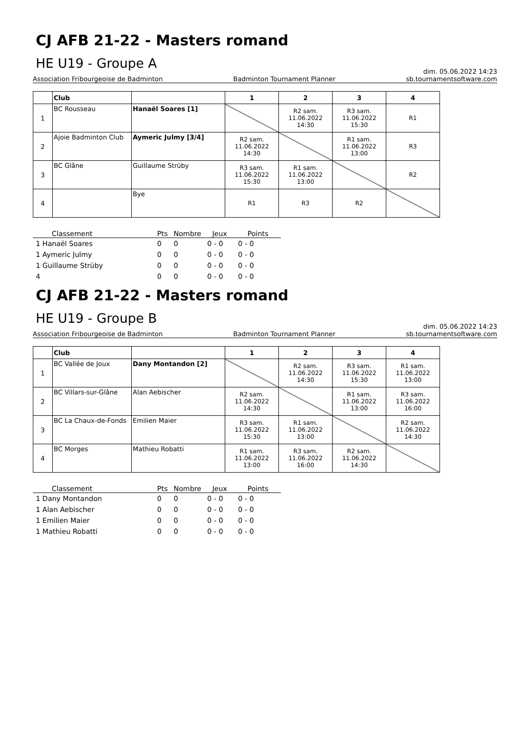CJ AFB 21-22 - Masters romand
HE U19 - Groupe A
dim. 05.06.2022 14:23
Association Fribourgeoise de Badminton Badminton Tournament Planner sb.tournamentsoftware.com
| | Club | | 1 | 2 | 3 | 4 |
| --- | --- | --- | --- | --- | --- | --- |
| 1 | BC Rousseau | Hanaël Soares [1] | | R2 sam. 11.06.2022 14:30 | R3 sam. 11.06.2022 15:30 | R1 |
| 2 | Ajoie Badminton Club | Aymeric Julmy [3/4] | R2 sam. 11.06.2022 14:30 | | R1 sam. 11.06.2022 13:00 | R3 |
| 3 | BC Glâne | Guillaume Strüby | R3 sam. 11.06.2022 15:30 | R1 sam. 11.06.2022 13:00 | | R2 |
| 4 | | Bye | R1 | R3 | R2 | |
| Classement | Pts | Nombre | Jeux | Points |
| --- | --- | --- | --- | --- |
| 1 Hanaël Soares | 0 | 0 | 0 - 0 | 0 - 0 |
| 1 Aymeric Julmy | 0 | 0 | 0 - 0 | 0 - 0 |
| 1 Guillaume Strüby | 0 | 0 | 0 - 0 | 0 - 0 |
| 4 | 0 | 0 | 0 - 0 | 0 - 0 |
CJ AFB 21-22 - Masters romand
HE U19 - Groupe B
dim. 05.06.2022 14:23
Association Fribourgeoise de Badminton Badminton Tournament Planner sb.tournamentsoftware.com
| | Club | | 1 | 2 | 3 | 4 |
| --- | --- | --- | --- | --- | --- | --- |
| 1 | BC Vallée de Joux | Dany Montandon [2] | | R2 sam. 11.06.2022 14:30 | R3 sam. 11.06.2022 15:30 | R1 sam. 11.06.2022 13:00 |
| 2 | BC Villars-sur-Glâne | Alan Aebischer | R2 sam. 11.06.2022 14:30 | | R1 sam. 11.06.2022 13:00 | R3 sam. 11.06.2022 16:00 |
| 3 | BC La Chaux-de-Fonds | Emilien Maier | R3 sam. 11.06.2022 15:30 | R1 sam. 11.06.2022 13:00 | | R2 sam. 11.06.2022 14:30 |
| 4 | BC Morges | Mathieu Robatti | R1 sam. 11.06.2022 13:00 | R3 sam. 11.06.2022 16:00 | R2 sam. 11.06.2022 14:30 | |
| Classement | Pts | Nombre | Jeux | Points |
| --- | --- | --- | --- | --- |
| 1 Dany Montandon | 0 | 0 | 0 - 0 | 0 - 0 |
| 1 Alan Aebischer | 0 | 0 | 0 - 0 | 0 - 0 |
| 1 Emilien Maier | 0 | 0 | 0 - 0 | 0 - 0 |
| 1 Mathieu Robatti | 0 | 0 | 0 - 0 | 0 - 0 |